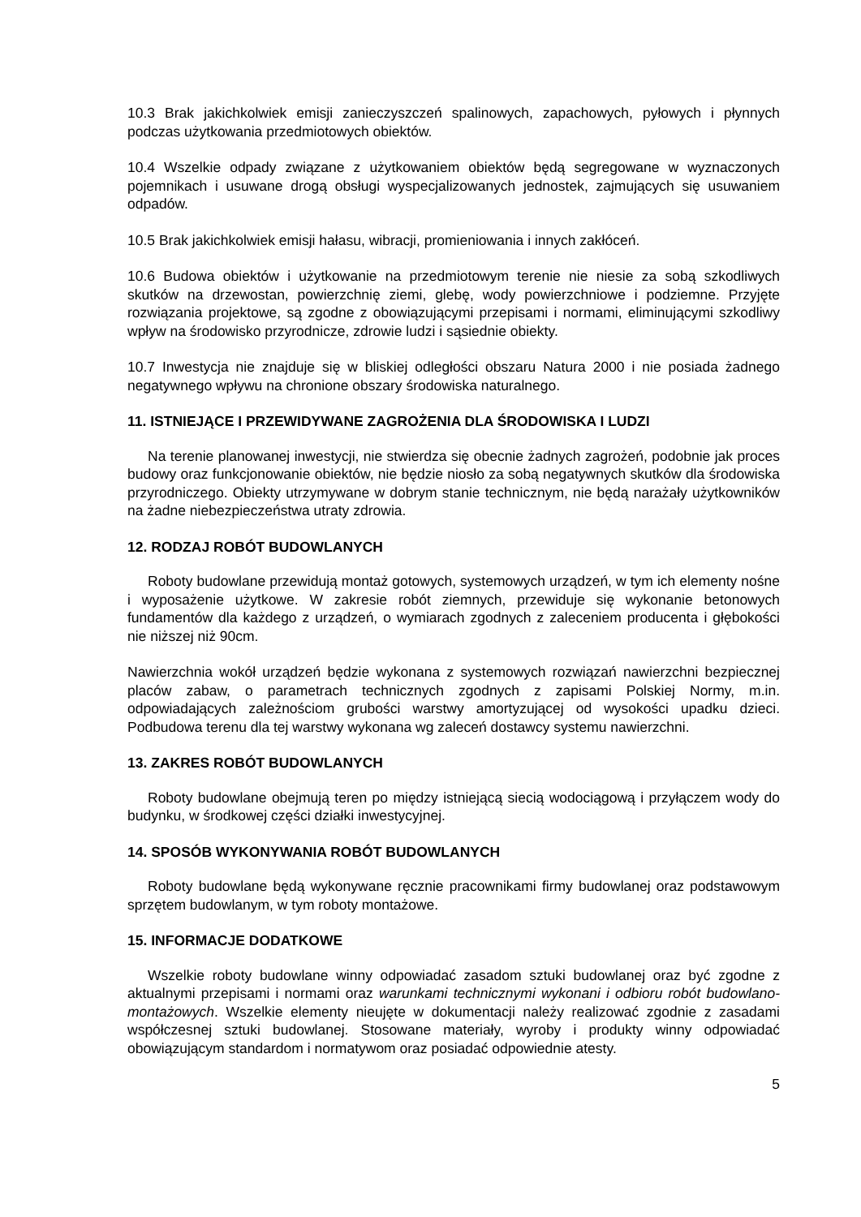10.3 Brak jakichkolwiek emisji zanieczyszczeń spalinowych, zapachowych, pyłowych i płynnych podczas użytkowania przedmiotowych obiektów.
10.4 Wszelkie odpady związane z użytkowaniem obiektów będą segregowane w wyznaczonych pojemnikach i usuwane drogą obsługi wyspecjalizowanych jednostek, zajmujących się usuwaniem odpadów.
10.5 Brak jakichkolwiek emisji hałasu, wibracji, promieniowania i innych zakłóceń.
10.6 Budowa obiektów i użytkowanie na przedmiotowym terenie nie niesie za sobą szkodliwych skutków na drzewostan, powierzchnię ziemi, glebę, wody powierzchniowe i podziemne. Przyjęte rozwiązania projektowe, są zgodne z obowiązującymi przepisami i normami, eliminującymi szkodliwy wpływ na środowisko przyrodnicze, zdrowie ludzi i sąsiednie obiekty.
10.7 Inwestycja nie znajduje się w bliskiej odległości obszaru Natura 2000 i nie posiada żadnego negatywnego wpływu na chronione obszary środowiska naturalnego.
11. ISTNIEJĄCE I PRZEWIDYWANE ZAGROŻENIA DLA ŚRODOWISKA I LUDZI
Na terenie planowanej inwestycji, nie stwierdza się obecnie żadnych zagrożeń, podobnie jak proces budowy oraz funkcjonowanie obiektów, nie będzie niosło za sobą negatywnych skutków dla środowiska przyrodniczego. Obiekty utrzymywane w dobrym stanie technicznym, nie będą narażały użytkowników na żadne niebezpieczeństwa utraty zdrowia.
12. RODZAJ ROBÓT BUDOWLANYCH
Roboty budowlane przewidują montaż gotowych, systemowych urządzeń, w tym ich elementy nośne i wyposażenie użytkowe. W zakresie robót ziemnych, przewiduje się wykonanie betonowych fundamentów dla każdego z urządzeń, o wymiarach zgodnych z zaleceniem producenta i głębokości nie niższej niż 90cm.
Nawierzchnia wokół urządzeń będzie wykonana z systemowych rozwiązań nawierzchni bezpiecznej placów zabaw, o parametrach technicznych zgodnych z zapisami Polskiej Normy, m.in. odpowiadających zależnościom grubości warstwy amortyzującej od wysokości upadku dzieci. Podbudowa terenu dla tej warstwy wykonana wg zaleceń dostawcy systemu nawierzchni.
13. ZAKRES ROBÓT BUDOWLANYCH
Roboty budowlane obejmują teren po między istniejącą siecią wodociągową i przyłączem wody do budynku, w środkowej części działki inwestycyjnej.
14. SPOSÓB WYKONYWANIA ROBÓT BUDOWLANYCH
Roboty budowlane będą wykonywane ręcznie pracownikami firmy budowlanej oraz podstawowym sprzętem budowlanym, w tym roboty montażowe.
15. INFORMACJE DODATKOWE
Wszelkie roboty budowlane winny odpowiadać zasadom sztuki budowlanej oraz być zgodne z aktualnymi przepisami i normami oraz warunkami technicznymi wykonani i odbioru robót budowlano-montażowych. Wszelkie elementy nieujęte w dokumentacji należy realizować zgodnie z zasadami współczesnej sztuki budowlanej. Stosowane materiały, wyroby i produkty winny odpowiadać obowiązującym standardom i normatywom oraz posiadać odpowiednie atesty.
5